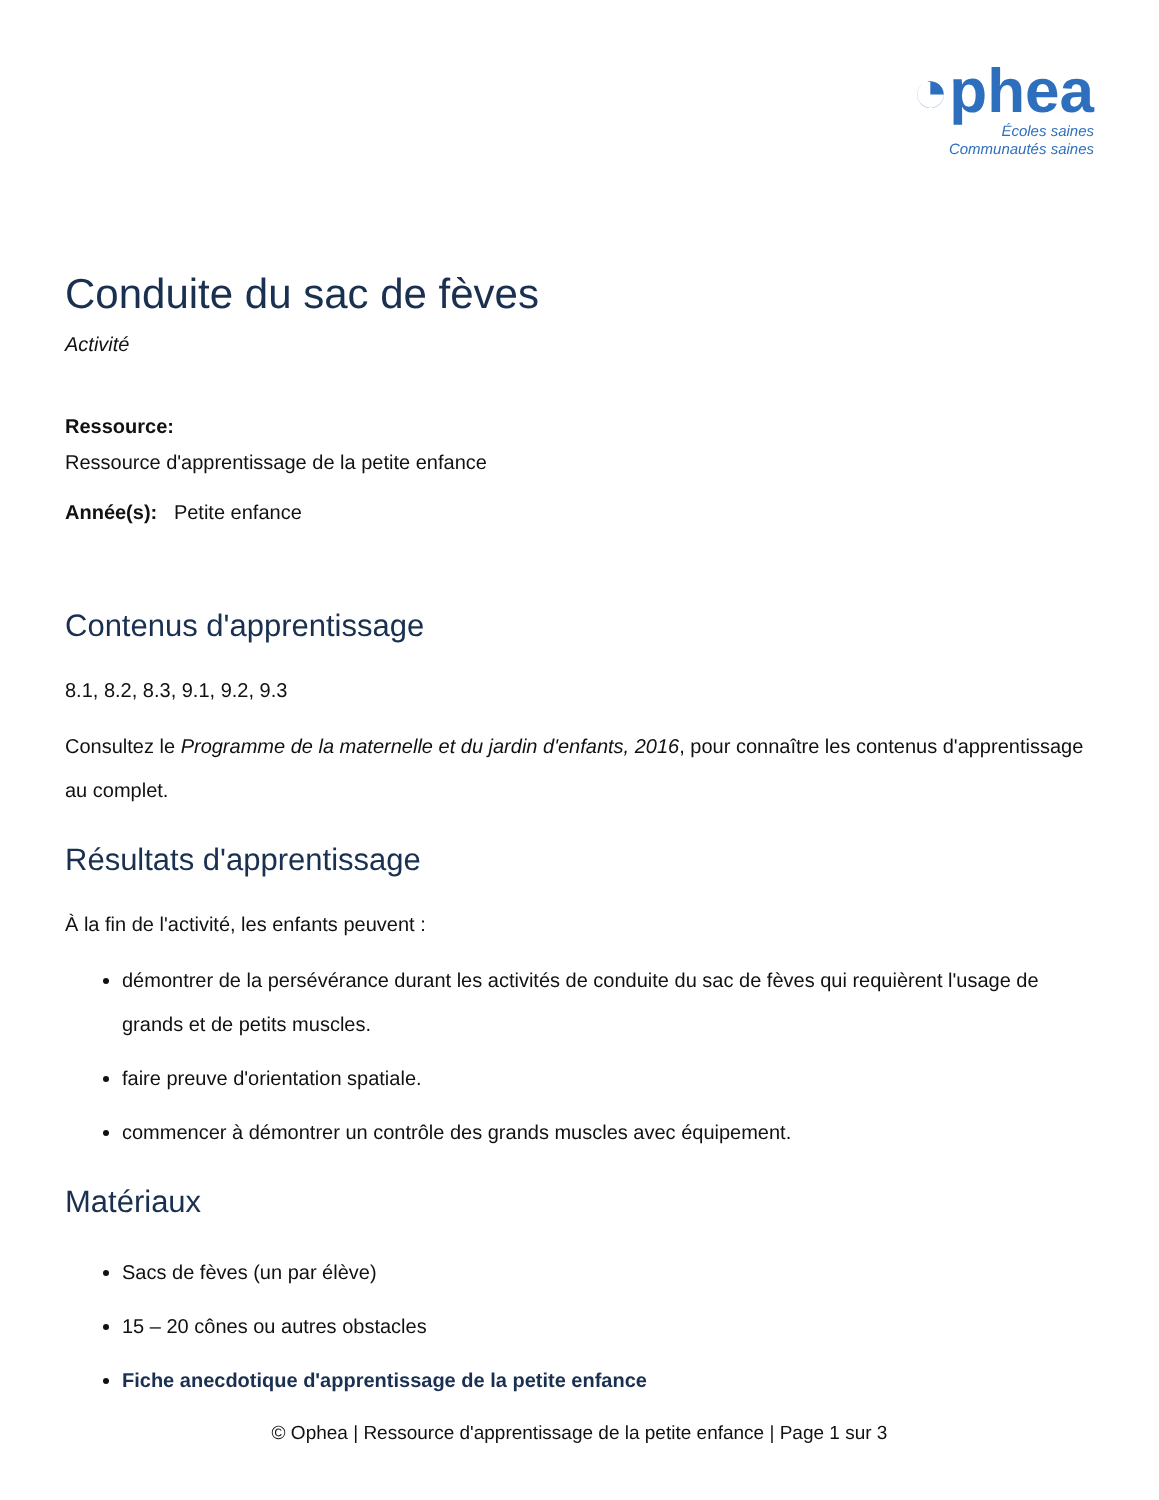◔phea
Écoles saines
Communautés saines
Conduite du sac de fèves
Activité
Ressource:
Ressource d'apprentissage de la petite enfance
Année(s): Petite enfance
Contenus d'apprentissage
8.1, 8.2, 8.3, 9.1, 9.2, 9.3
Consultez le Programme de la maternelle et du jardin d'enfants, 2016, pour connaître les contenus d'apprentissage au complet.
Résultats d'apprentissage
À la fin de l'activité, les enfants peuvent :
démontrer de la persévérance durant les activités de conduite du sac de fèves qui requièrent l'usage de grands et de petits muscles.
faire preuve d'orientation spatiale.
commencer à démontrer un contrôle des grands muscles avec équipement.
Matériaux
Sacs de fèves (un par élève)
15 – 20 cônes ou autres obstacles
Fiche anecdotique d'apprentissage de la petite enfance
© Ophea | Ressource d'apprentissage de la petite enfance | Page 1 sur 3